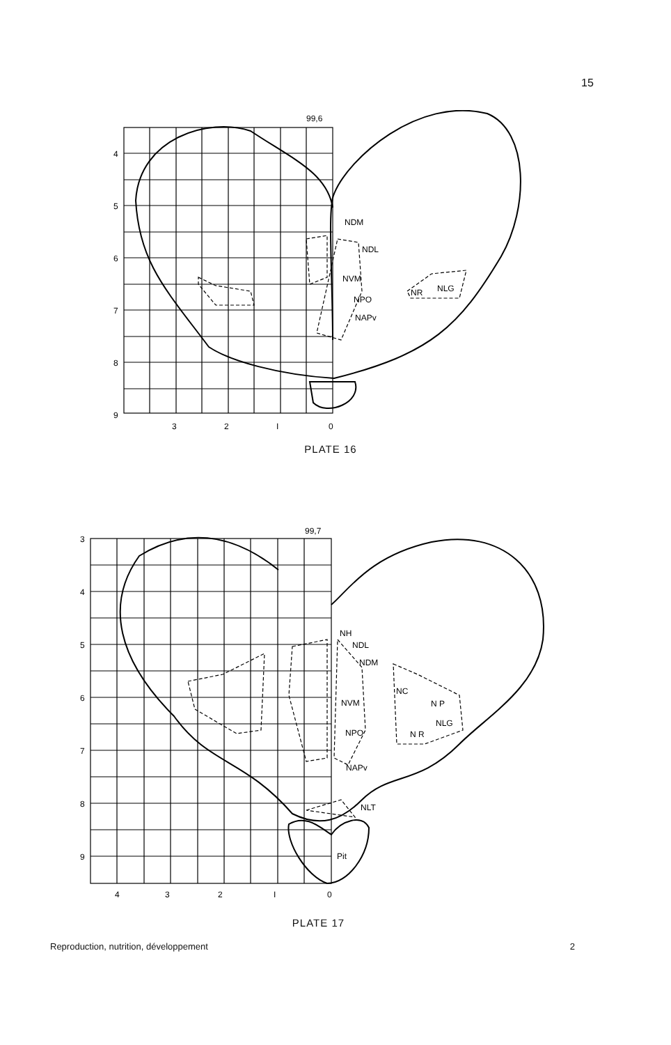15
99,6
4
5
6
7
8
9
3
2
I
0
NDM
NDL
NVM
NPO
NAPv
NR
NLG
PLATE 16
99,7
3
4
5
6
7
8
9
4
3
2
I
0
NH
NDL
NDM
NVM
NPO
NAPv
NC
N P
NLG
N R
NLT
Pit
PLATE 17
Reproduction, nutrition, développement 2